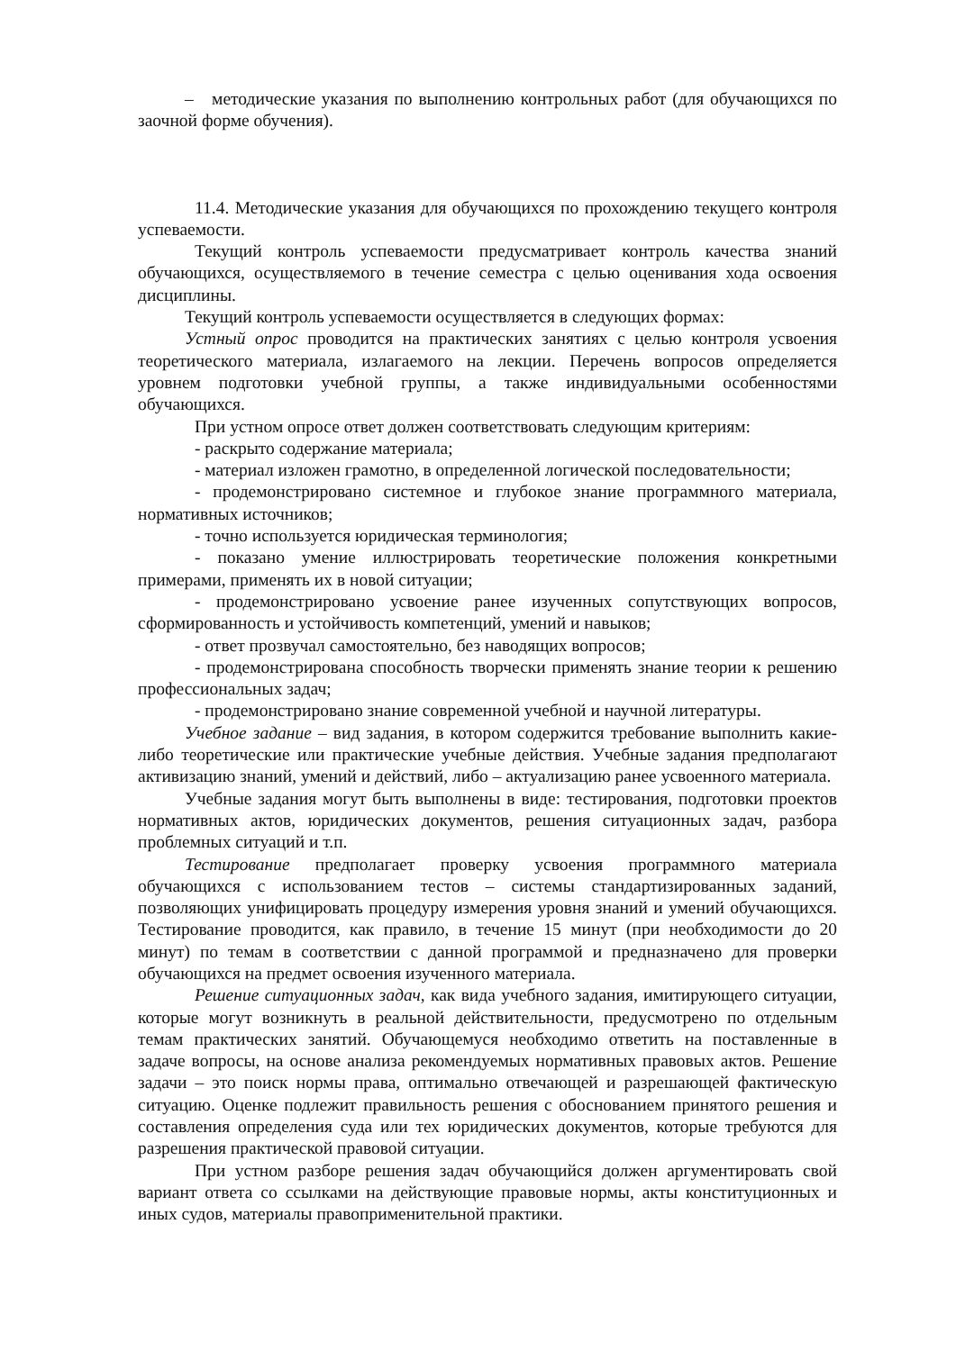– методические указания по выполнению контрольных работ (для обучающихся по заочной форме обучения).
11.4. Методические указания для обучающихся по прохождению текущего контроля успеваемости.
Текущий контроль успеваемости предусматривает контроль качества знаний обучающихся, осуществляемого в течение семестра с целью оценивания хода освоения дисциплины.
Текущий контроль успеваемости осуществляется в следующих формах:
Устный опрос проводится на практических занятиях с целью контроля усвоения теоретического материала, излагаемого на лекции. Перечень вопросов определяется уровнем подготовки учебной группы, а также индивидуальными особенностями обучающихся.
При устном опросе ответ должен соответствовать следующим критериям:
- раскрыто содержание материала;
- материал изложен грамотно, в определенной логической последовательности;
- продемонстрировано системное и глубокое знание программного материала, нормативных источников;
- точно используется юридическая терминология;
- показано умение иллюстрировать теоретические положения конкретными примерами, применять их в новой ситуации;
- продемонстрировано усвоение ранее изученных сопутствующих вопросов, сформированность и устойчивость компетенций, умений и навыков;
- ответ прозвучал самостоятельно, без наводящих вопросов;
- продемонстрирована способность творчески применять знание теории к решению профессиональных задач;
- продемонстрировано знание современной учебной и научной литературы.
Учебное задание – вид задания, в котором содержится требование выполнить какие-либо теоретические или практические учебные действия. Учебные задания предполагают активизацию знаний, умений и действий, либо – актуализацию ранее усвоенного материала.
Учебные задания могут быть выполнены в виде: тестирования, подготовки проектов нормативных актов, юридических документов, решения ситуационных задач, разбора проблемных ситуаций и т.п.
Тестирование предполагает проверку усвоения программного материала обучающихся с использованием тестов – системы стандартизированных заданий, позволяющих унифицировать процедуру измерения уровня знаний и умений обучающихся. Тестирование проводится, как правило, в течение 15 минут (при необходимости до 20 минут) по темам в соответствии с данной программой и предназначено для проверки обучающихся на предмет освоения изученного материала.
Решение ситуационных задач, как вида учебного задания, имитирующего ситуации, которые могут возникнуть в реальной действительности, предусмотрено по отдельным темам практических занятий. Обучающемуся необходимо ответить на поставленные в задаче вопросы, на основе анализа рекомендуемых нормативных правовых актов. Решение задачи – это поиск нормы права, оптимально отвечающей и разрешающей фактическую ситуацию. Оценке подлежит правильность решения с обоснованием принятого решения и составления определения суда или тех юридических документов, которые требуются для разрешения практической правовой ситуации.
При устном разборе решения задач обучающийся должен аргументировать свой вариант ответа со ссылками на действующие правовые нормы, акты конституционных и иных судов, материалы правоприменительной практики.